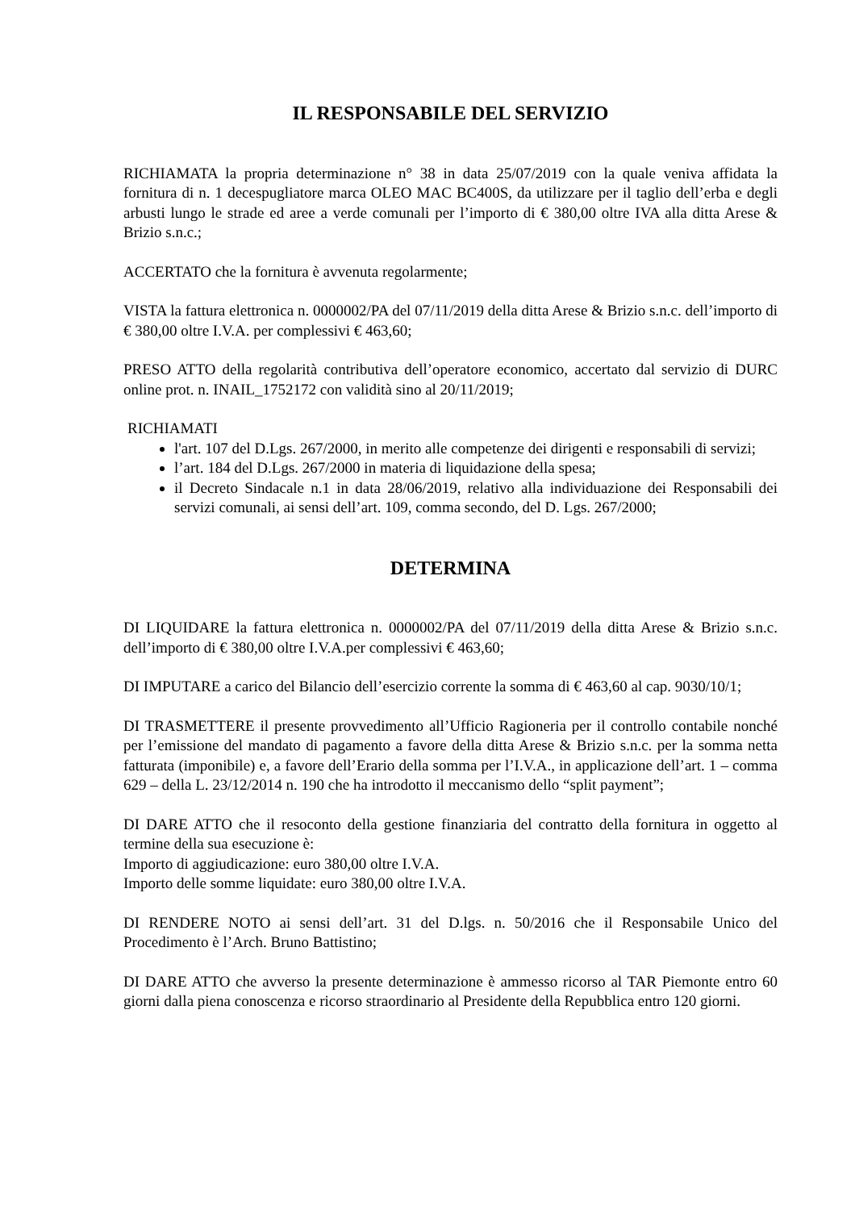IL RESPONSABILE DEL SERVIZIO
RICHIAMATA la propria determinazione n° 38 in data 25/07/2019 con la quale veniva affidata la fornitura di n. 1 decespugliatore marca OLEO MAC BC400S, da utilizzare per il taglio dell’erba e degli arbusti lungo le strade ed aree a verde comunali per l’importo di € 380,00 oltre IVA alla ditta Arese & Brizio s.n.c.;
ACCERTATO che la fornitura è avvenuta regolarmente;
VISTA la fattura elettronica n. 0000002/PA del 07/11/2019 della ditta Arese & Brizio s.n.c. dell’importo di € 380,00 oltre I.V.A. per complessivi € 463,60;
PRESO ATTO della regolarità contributiva dell’operatore economico, accertato dal servizio di DURC online prot. n. INAIL_1752172 con validità sino al 20/11/2019;
RICHIAMATI
l'art. 107 del D.Lgs. 267/2000, in merito alle competenze dei dirigenti e responsabili di servizi;
l’art. 184 del D.Lgs. 267/2000 in materia di liquidazione della spesa;
il Decreto Sindacale n.1 in data 28/06/2019, relativo alla individuazione dei Responsabili dei servizi comunali, ai sensi dell’art. 109, comma secondo, del D. Lgs. 267/2000;
DETERMINA
DI LIQUIDARE la fattura elettronica n. 0000002/PA del 07/11/2019 della ditta Arese & Brizio s.n.c. dell’importo di € 380,00 oltre I.V.A.per complessivi € 463,60;
DI IMPUTARE a carico del Bilancio dell’esercizio corrente la somma di € 463,60 al cap. 9030/10/1;
DI TRASMETTERE il presente provvedimento all’Ufficio Ragioneria per il controllo contabile nonché per l’emissione del mandato di pagamento a favore della ditta Arese & Brizio s.n.c. per la somma netta fatturata (imponibile) e, a favore dell’Erario della somma per l’I.V.A., in applicazione dell’art. 1 – comma 629 – della L. 23/12/2014 n. 190 che ha introdotto il meccanismo dello “split payment”;
DI DARE ATTO che il resoconto della gestione finanziaria del contratto della fornitura in oggetto al termine della sua esecuzione è:
Importo di aggiudicazione: euro 380,00 oltre I.V.A.
Importo delle somme liquidate: euro 380,00 oltre I.V.A.
DI RENDERE NOTO ai sensi dell’art. 31 del D.lgs. n. 50/2016 che il Responsabile Unico del Procedimento è l’Arch. Bruno Battistino;
DI DARE ATTO che avverso la presente determinazione è ammesso ricorso al TAR Piemonte entro 60 giorni dalla piena conoscenza e ricorso straordinario al Presidente della Repubblica entro 120 giorni.